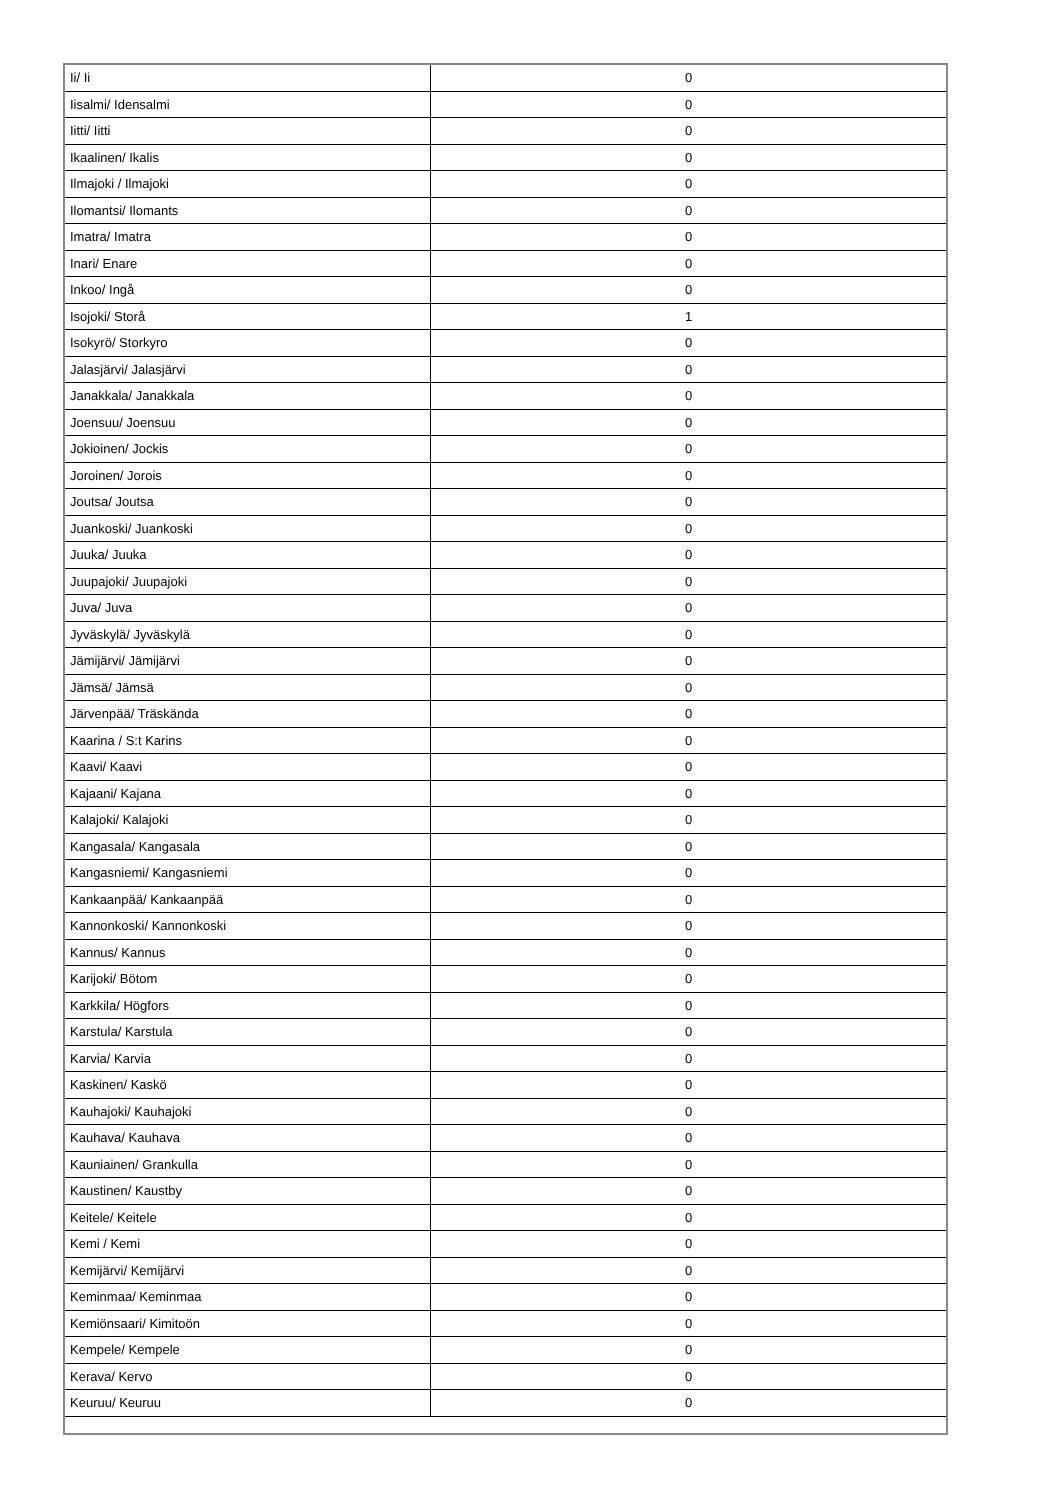| Ii/ Ii | 0 |
| Iisalmi/ Idensalmi | 0 |
| Iitti/ Iitti | 0 |
| Ikaalinen/ Ikalis | 0 |
| Ilmajoki / Ilmajoki | 0 |
| Ilomantsi/ Ilomants | 0 |
| Imatra/ Imatra | 0 |
| Inari/ Enare | 0 |
| Inkoo/ Ingå | 0 |
| Isojoki/ Storå | 1 |
| Isokyrö/ Storkyro | 0 |
| Jalasjärvi/ Jalasjärvi | 0 |
| Janakkala/ Janakkala | 0 |
| Joensuu/ Joensuu | 0 |
| Jokioinen/ Jockis | 0 |
| Joroinen/ Jorois | 0 |
| Joutsa/ Joutsa | 0 |
| Juankoski/ Juankoski | 0 |
| Juuka/ Juuka | 0 |
| Juupajoki/ Juupajoki | 0 |
| Juva/ Juva | 0 |
| Jyväskylä/ Jyväskylä | 0 |
| Jämijärvi/ Jämijärvi | 0 |
| Jämsä/ Jämsä | 0 |
| Järvenpää/ Träskända | 0 |
| Kaarina / S:t Karins | 0 |
| Kaavi/ Kaavi | 0 |
| Kajaani/ Kajana | 0 |
| Kalajoki/ Kalajoki | 0 |
| Kangasala/ Kangasala | 0 |
| Kangasniemi/ Kangasniemi | 0 |
| Kankaanpää/ Kankaanpää | 0 |
| Kannonkoski/ Kannonkoski | 0 |
| Kannus/ Kannus | 0 |
| Karijoki/ Bötom | 0 |
| Karkkila/ Högfors | 0 |
| Karstula/ Karstula | 0 |
| Karvia/ Karvia | 0 |
| Kaskinen/ Kaskö | 0 |
| Kauhajoki/ Kauhajoki | 0 |
| Kauhava/ Kauhava | 0 |
| Kauniainen/ Grankulla | 0 |
| Kaustinen/ Kaustby | 0 |
| Keitele/ Keitele | 0 |
| Kemi / Kemi | 0 |
| Kemijärvi/ Kemijärvi | 0 |
| Keminmaa/ Keminmaa | 0 |
| Kemiönsaari/ Kimitoön | 0 |
| Kempele/ Kempele | 0 |
| Kerava/ Kervo | 0 |
| Keuruu/ Keuruu | 0 |